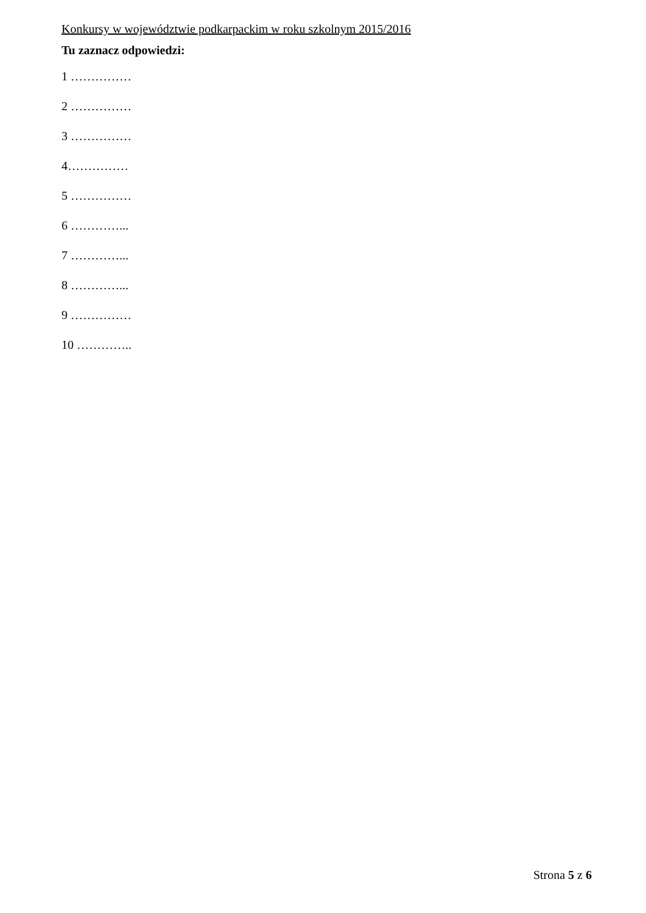Konkursy w województwie podkarpackim w roku szkolnym 2015/2016
Tu zaznacz odpowiedzi:
1 ……………
2 ……………
3 ……………
4……………
5 ……………
6 …………...
7 …………...
8 …………...
9 ……………
10 …………..
Strona 5 z 6